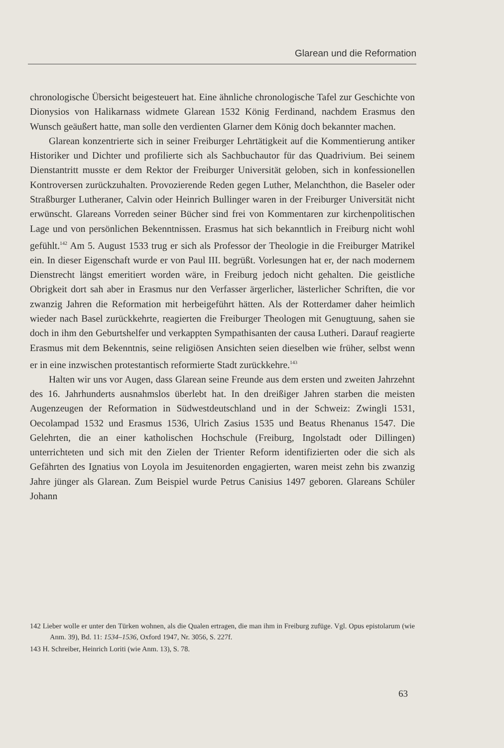Glarean und die Reformation
chronologische Übersicht beigesteuert hat. Eine ähnliche chronologische Tafel zur Geschichte von Dionysios von Halikarnass widmete Glarean 1532 König Ferdinand, nachdem Erasmus den Wunsch geäußert hatte, man solle den verdienten Glarner dem König doch bekannter machen.
Glarean konzentrierte sich in seiner Freiburger Lehrtätigkeit auf die Kommentierung antiker Historiker und Dichter und profilierte sich als Sachbuchautor für das Quadrivium. Bei seinem Dienstantritt musste er dem Rektor der Freiburger Universität geloben, sich in konfessionellen Kontroversen zurückzuhalten. Provozierende Reden gegen Luther, Melanchthon, die Baseler oder Straßburger Lutheraner, Calvin oder Heinrich Bullinger waren in der Freiburger Universität nicht erwünscht. Glareans Vorreden seiner Bücher sind frei von Kommentaren zur kirchenpolitischen Lage und von persönlichen Bekenntnissen. Erasmus hat sich bekanntlich in Freiburg nicht wohl gefühlt.<sup>142</sup> Am 5. August 1533 trug er sich als Professor der Theologie in die Freiburger Matrikel ein. In dieser Eigenschaft wurde er von Paul III. begrüßt. Vorlesungen hat er, der nach modernem Dienstrecht längst emeritiert worden wäre, in Freiburg jedoch nicht gehalten. Die geistliche Obrigkeit dort sah aber in Erasmus nur den Verfasser ärgerlicher, lästerlicher Schriften, die vor zwanzig Jahren die Reformation mit herbeigeführt hätten. Als der Rotterdamer daher heimlich wieder nach Basel zurückkehrte, reagierten die Freiburger Theologen mit Genugtuung, sahen sie doch in ihm den Geburtshelfer und verkappten Sympathisanten der causa Lutheri. Darauf reagierte Erasmus mit dem Bekenntnis, seine religiösen Ansichten seien dieselben wie früher, selbst wenn er in eine inzwischen protestantisch reformierte Stadt zurückkehre.<sup>143</sup>
Halten wir uns vor Augen, dass Glarean seine Freunde aus dem ersten und zweiten Jahrzehnt des 16. Jahrhunderts ausnahmslos überlebt hat. In den dreißiger Jahren starben die meisten Augenzeugen der Reformation in Südwestdeutschland und in der Schweiz: Zwingli 1531, Oecolampad 1532 und Erasmus 1536, Ulrich Zasius 1535 und Beatus Rhenanus 1547. Die Gelehrten, die an einer katholischen Hochschule (Freiburg, Ingolstadt oder Dillingen) unterrichteten und sich mit den Zielen der Trienter Reform identifizierten oder die sich als Gefährten des Ignatius von Loyola im Jesuitenorden engagierten, waren meist zehn bis zwanzig Jahre jünger als Glarean. Zum Beispiel wurde Petrus Canisius 1497 geboren. Glareans Schüler Johann
142 Lieber wolle er unter den Türken wohnen, als die Qualen ertragen, die man ihm in Freiburg zufüge. Vgl. Opus epistolarum (wie Anm. 39), Bd. 11: 1534–1536, Oxford 1947, Nr. 3056, S. 227f.
143 H. Schreiber, Heinrich Loriti (wie Anm. 13), S. 78.
63